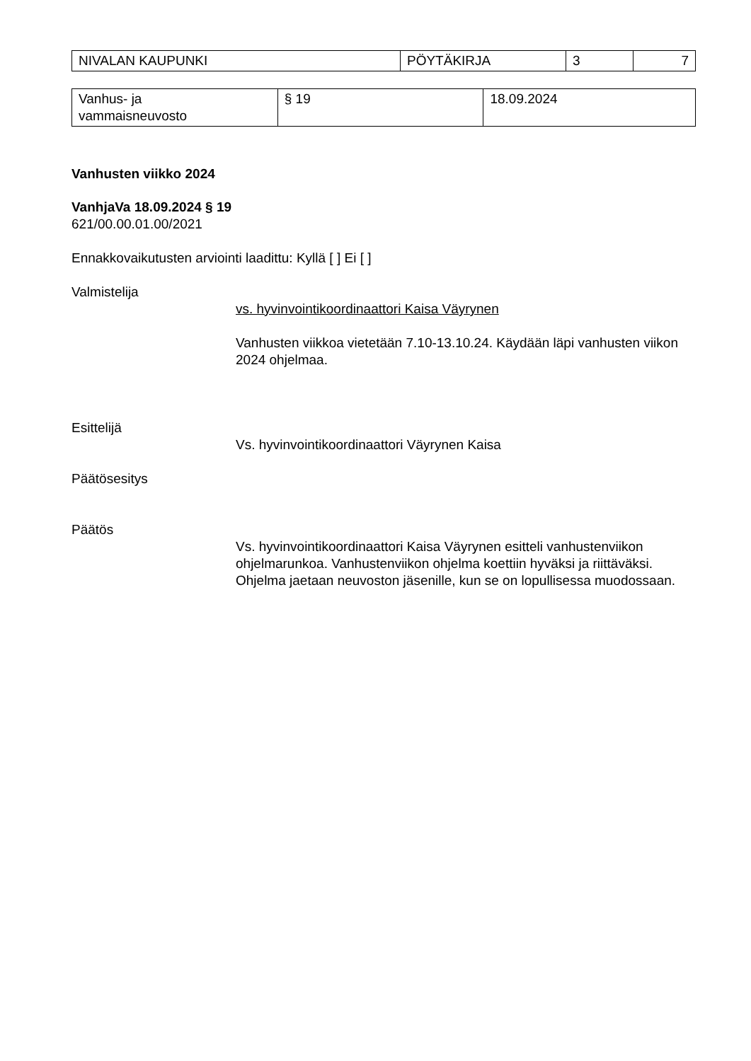| NIVALAN KAUPUNKI | PÖYTÄKIRJA | 3 | 7 |
| Vanhus- ja vammaisneuvosto | § 19 | 18.09.2024 |
Vanhusten viikko 2024
VanhjaVa 18.09.2024 § 19
621/00.00.01.00/2021
Ennakkovaikutusten arviointi laadittu: Kyllä [ ] Ei [ ]
Valmistelija
vs. hyvinvointikoordinaattori Kaisa Väyrynen
Vanhusten viikkoa vietetään 7.10-13.10.24. Käydään läpi vanhusten viikon 2024 ohjelmaa.
Esittelijä
Vs. hyvinvointikoordinaattori Väyrynen Kaisa
Päätösesitys
Päätös
Vs. hyvinvointikoordinaattori Kaisa Väyrynen esitteli vanhustenviikon ohjelmarunkoa. Vanhustenviikon ohjelma koettiin hyväksi ja riittäväksi. Ohjelma jaetaan neuvoston jäsenille, kun se on lopullisessa muodossaan.